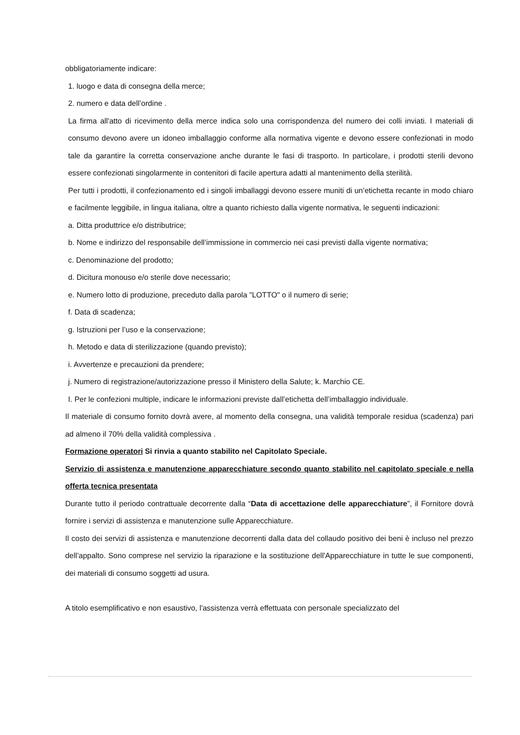obbligatoriamente indicare:
1. luogo e data di consegna della merce;
2. numero e data dell’ordine .
La firma all'atto di ricevimento della merce indica solo una corrispondenza del numero dei colli inviati. I materiali di consumo devono avere un idoneo imballaggio conforme alla normativa vigente e devono essere confezionati in modo tale da garantire la corretta conservazione anche durante le fasi di trasporto. In particolare, i prodotti sterili devono essere confezionati singolarmente in contenitori di facile apertura adatti al mantenimento della sterilità.
Per tutti i prodotti, il confezionamento ed i singoli imballaggi devono essere muniti di un’etichetta recante in modo chiaro e facilmente leggibile, in lingua italiana, oltre a quanto richiesto dalla vigente normativa, le seguenti indicazioni:
a. Ditta produttrice e/o distributrice;
b. Nome e indirizzo del responsabile dell’immissione in commercio nei casi previsti dalla vigente normativa;
c. Denominazione del prodotto;
d. Dicitura monouso e/o sterile dove necessario;
e. Numero lotto di produzione, preceduto dalla parola "LOTTO" o il numero di serie;
f. Data di scadenza;
g. Istruzioni per l’uso e la conservazione;
h. Metodo e data di sterilizzazione (quando previsto);
i. Avvertenze e precauzioni da prendere;
j. Numero di registrazione/autorizzazione presso il Ministero della Salute; k. Marchio CE.
I. Per le confezioni multiple, indicare le informazioni previste dall’etichetta dell’imballaggio individuale.
Il materiale di consumo fornito dovrà avere, al momento della consegna, una validità temporale residua (scadenza) pari ad almeno il 70% della validità complessiva .
Formazione operatori Si rinvia a quanto stabilito nel Capitolato Speciale.
Servizio di assistenza e manutenzione apparecchiature secondo quanto stabilito nel capitolato speciale e nella offerta tecnica presentata
Durante tutto il periodo contrattuale decorrente dalla “Data di accettazione delle apparecchiature”, il Fornitore dovrà fornire i servizi di assistenza e manutenzione sulle Apparecchiature.
Il costo dei servizi di assistenza e manutenzione decorrenti dalla data del collaudo positivo dei beni è incluso nel prezzo dell’appalto. Sono comprese nel servizio la riparazione e la sostituzione dell'Apparecchiature in tutte le sue componenti, dei materiali di consumo soggetti ad usura.
A titolo esemplificativo e non esaustivo, l'assistenza verrà effettuata con personale specializzato del